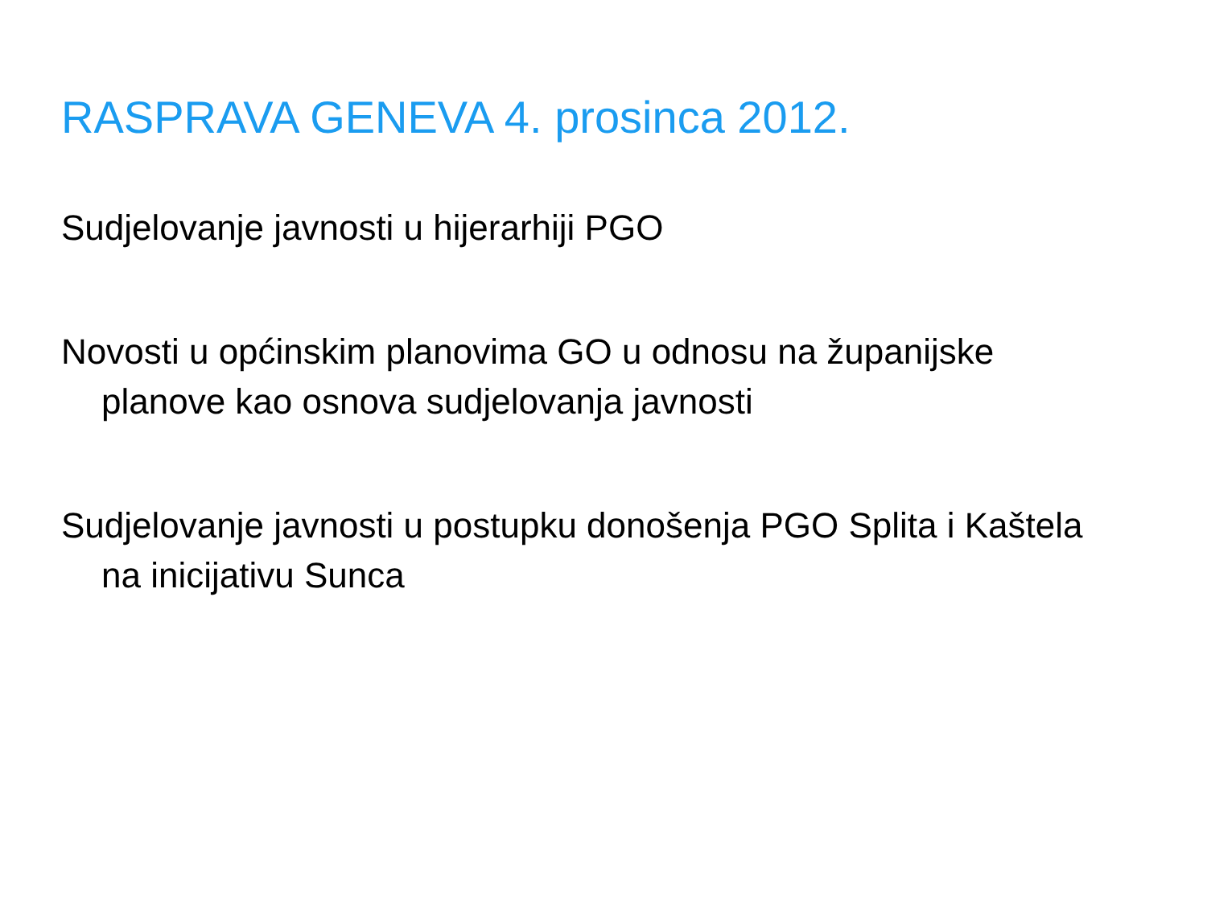RASPRAVA GENEVA 4. prosinca 2012.
Sudjelovanje javnosti u hijerarhiji PGO
Novosti u općinskim planovima GO u odnosu na županijske planove kao osnova sudjelovanja javnosti
Sudjelovanje javnosti u postupku donošenja PGO Splita i Kaštela na inicijativu Sunca